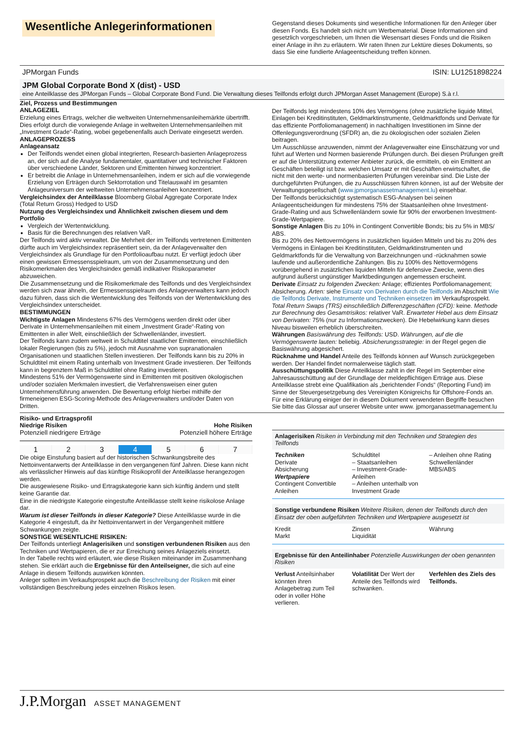Wesentliche Anlegerinformationen
Gegenstand dieses Dokuments sind wesentliche Informationen für den Anleger über diesen Fonds. Es handelt sich nicht um Werbematerial. Diese Informationen sind gesetzlich vorgeschrieben, um Ihnen die Wesensart dieses Fonds und die Risiken einer Anlage in ihn zu erläutern. Wir raten Ihnen zur Lektüre dieses Dokuments, so dass Sie eine fundierte Anlageentscheidung treffen können.
JPMorgan Funds ISIN: LU1251898224
JPM Global Corporate Bond X (dist) - USD
eine Anteilklasse des JPMorgan Funds – Global Corporate Bond Fund. Die Verwaltung dieses Teilfonds erfolgt durch JPMorgan Asset Management (Europe) S.à r.l.
Ziel, Prozess und Bestimmungen
ANLAGEZIEL
Erzielung eines Ertrags, welcher die weltweiten Unternehmensanleihemärkte übertrifft. Dies erfolgt durch die vorwiegende Anlage in weltweiten Unternehmensanleihen mit „Investment Grade“-Rating, wobei gegebenenfalls auch Derivate eingesetzt werden.
ANLAGEPROZESS
Anlageansatz
Der Teilfonds wendet einen global integrierten, Research-basierten Anlageprozess an, der sich auf die Analyse fundamentaler, quantitativer und technischer Faktoren über verschiedene Länder, Sektoren und Emittenten hinweg konzentriert.
Er betreibt die Anlage in Unternehmensanleihen, indem er sich auf die vorwiegende Erzielung von Erträgen durch Sektorrotation und Titelauswahl im gesamten Anlageuniversum der weltweiten Unternehmensanleihen konzentriert.
Vergleichsindex der Anteilklasse Bloomberg Global Aggregate Corporate Index (Total Return Gross) Hedged to USD
Nutzung des Vergleichsindex und Ähnlichkeit zwischen diesem und dem Portfolio
Vergleich der Wertentwicklung.
Basis für die Berechnungen des relativen VaR.
Der Teilfonds wird aktiv verwaltet. Die Mehrheit der im Teilfonds vertretenen Emittenten dürfte auch im Vergleichsindex repräsentiert sein, da der Anlageverwalter den Vergleichsindex als Grundlage für den Portfolioaufbau nutzt. Er verfügt jedoch über einen gewissen Ermessensspielraum, um von der Zusammensetzung und den Risikomerkmalen des Vergleichsindex gemäß indikativer Risikoparameter abzuweichen.
Die Zusammensetzung und die Risikomerkmale des Teilfonds und des Vergleichsindex werden sich zwar ähneln, der Ermessensspielraum des Anlageverwalters kann jedoch dazu führen, dass sich die Wertentwicklung des Teilfonds von der Wertentwicklung des Vergleichsindex unterscheidet.
BESTIMMUNGEN
Wichtigste Anlagen Mindestens 67% des Vermögens werden direkt oder über Derivate in Unternehmensanleihen mit einem „Investment Grade“-Rating von Emittenten in aller Welt, einschließlich der Schwellenländer, investiert.
Der Teilfonds kann zudem weltweit in Schuldtitel staatlicher Emittenten, einschließlich lokaler Regierungen (bis zu 5%), jedoch mit Ausnahme von supranationalen Organisationen und staatlichen Stellen investieren. Der Teilfonds kann bis zu 20% in Schuldtitel mit einem Rating unterhalb von Investment Grade investieren. Der Teilfonds kann in begrenztem Maß in Schuldtitel ohne Rating investieren.
Mindestens 51% der Vermögenswerte sind in Emittenten mit positiven ökologischen und/oder sozialen Merkmalen investiert, die Verfahrensweisen einer guten Unternehmensführung anwenden. Die Bewertung erfolgt hierbei mithilfe der firmeneigenen ESG-Scoring-Methode des Anlageverwalters und/oder Daten von Dritten.
Der Teilfonds legt mindestens 10% des Vermögens (ohne zusätzliche liquide Mittel, Einlagen bei Kreditinstituten, Geldmarktinstrumente, Geldmarktfonds und Derivate für das effiziente Portfoliomanagement) in nachhaltigen Investitionen im Sinne der Offenlegungsverordnung (SFDR) an, die zu ökologischen oder sozialen Zielen beitragen.
Um Ausschlüsse anzuwenden, nimmt der Anlageverwalter eine Einschätzung vor und führt auf Werten und Normen basierende Prüfungen durch. Bei diesen Prüfungen greift er auf die Unterstützung externer Anbieter zurück, die ermitteln, ob ein Emittent an Geschäften beteiligt ist bzw. welchen Umsatz er mit Geschäften erwirtschaftet, die nicht mit den werte- und normenbasierten Prüfungen vereinbar sind. Die Liste der durchgeführten Prüfungen, die zu Ausschlüssen führen können, ist auf der Website der Verwaltungsgesellschaft (www.jpmorganassetmanagement.lu) einsehbar.
Der Teilfonds berücksichtigt systematisch ESG-Analysen bei seinen Anlageentscheidungen für mindestens 75% der Staatsanleihen ohne Investment-Grade-Rating und aus Schwellenländern sowie für 90% der erworbenen Investment-Grade-Wertpapiere.
Sonstige Anlagen Bis zu 10% in Contingent Convertible Bonds; bis zu 5% in MBS/ ABS.
Bis zu 20% des Nettovermögens in zusätzlichen liquiden Mitteln und bis zu 20% des Vermögens in Einlagen bei Kreditinstituten, Geldmarktinstrumenten und Geldmarktfonds für die Verwaltung von Barzeichnungen und -rücknahmen sowie laufende und außerordentliche Zahlungen. Bis zu 100% des Nettovermögens vorübergehend in zusätzlichen liquiden Mitteln für defensive Zwecke, wenn dies aufgrund äußerst ungünstiger Marktbedingungen angemessen erscheint.
Derivate Einsatz zu folgenden Zwecken: Anlage; effizientes Portfoliomanagement; Absicherung. Arten: siehe Einsatz von Derivaten durch die Teilfonds im Abschnitt Wie die Teilfonds Derivate, Instrumente und Techniken einsetzen im Verkaufsprospekt. Total Return Swaps (TRS) einschließlich Differenzgeschäften (CFD): keine. Methode zur Berechnung des Gesamtrisikos: relativer VaR. Erwarteter Hebel aus dem Einsatz von Derivaten: 75% (nur zu Informationszwecken). Die Hebelwirkung kann dieses Niveau bisweilen erheblich überschreiten.
Währungen Basiswährung des Teilfonds: USD. Währungen, auf die die Vermögenswerte lauten: beliebig. Absicherungsstrategie: in der Regel gegen die Basiswährung abgesichert.
Rücknahme und Handel Anteile des Teilfonds können auf Wunsch zurückgegeben werden. Der Handel findet normalerweise täglich statt.
Ausschüttungspolitik Diese Anteilklasse zahlt in der Regel im September eine Jahresausschüttung auf der Grundlage der meldepflichtigen Erträge aus. Diese Anteilklasse strebt eine Qualifikation als „berichtender Fonds“ (Reporting Fund) im Sinne der Steuergesetzgebung des Vereinigten Königreichs für Offshore-Fonds an.
Für eine Erklärung einiger der in diesem Dokument verwendeten Begriffe besuchen Sie bitte das Glossar auf unserer Website unter www. jpmorganassetmanagement.lu
Risiko- und Ertragsprofil
Niedrige Risiken Hohe Risiken
Potenziell niedrigere Erträge Potenziell höhere Erträge
| 1 | 2 | 3 | 4 | 5 | 6 | 7 |
Die obige Einstufung basiert auf der historischen Schwankungsbreite des Nettoinventarwerts der Anteilklasse in den vergangenen fünf Jahren. Diese kann nicht als verlässlicher Hinweis auf das künftige Risikoprofil der Anteilklasse herangezogen werden.
Die ausgewiesene Risiko- und Ertragskategorie kann sich künftig ändern und stellt keine Garantie dar.
Eine in die niedrigste Kategorie eingestufte Anteilklasse stellt keine risikolose Anlage dar.
Warum ist dieser Teilfonds in dieser Kategorie? Diese Anteilklasse wurde in die Kategorie 4 eingestuft, da ihr Nettoinventarwert in der Vergangenheit mittlere Schwankungen zeigte.
SONSTIGE WESENTLICHE RISIKEN:
Der Teilfonds unterliegt Anlagerisiken und sonstigen verbundenen Risiken aus den Techniken und Wertpapieren, die er zur Erreichung seines Anlageziels einsetzt.
In der Tabelle rechts wird erläutert, wie diese Risiken miteinander im Zusammenhang stehen. Sie erklärt auch die Ergebnisse für den Anteilseigner, die sich auf eine Anlage in diesem Teilfonds auswirken könnten.
Anleger sollten im Verkaufsprospekt auch die Beschreibung der Risiken mit einer vollständigen Beschreibung jedes einzelnen Risikos lesen.
Anlagerisiken Risiken in Verbindung mit den Techniken und Strategien des Teilfonds
Techniken
Derivate
Absicherung
Wertpapiere
Contingent Convertible Anleihen
Schuldtitel
– Staatsanleihen
– Investment-Grade-Anleihen
– Anleihen unterhalb von Investment Grade
– Anleihen ohne Rating
Schwellenländer
MBS/ABS
Sonstige verbundene Risiken Weitere Risiken, denen der Teilfonds durch den Einsatz der oben aufgeführten Techniken und Wertpapiere ausgesetzt ist
Kredit
Markt
Zinsen
Liquidität
Währung
Ergebnisse für den Anteilinhaber Potenzielle Auswirkungen der oben genannten Risiken
Verlust Anteilsinhaber könnten ihren Anlagebetrag zum Teil oder in voller Höhe verlieren.
Volatilität Der Wert der Anteile des Teilfonds wird schwanken.
Verfehlen des Ziels des Teilfonds.
J.P.Morgan ASSET MANAGEMENT